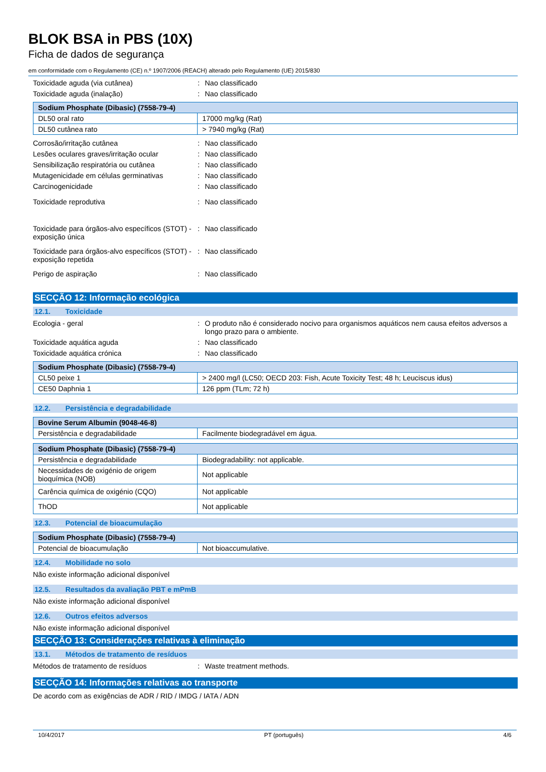BLOK BSA in PBS (10X)
Ficha de dados de segurança
em conformidade com o Regulamento (CE) n.º 1907/2006 (REACH) alterado pelo Regulamento (UE) 2015/830
Toxicidade aguda (via cutânea) : Nao classificado
Toxicidade aguda (inalação) : Nao classificado
| Sodium Phosphate (Dibasic) (7558-79-4) | |
| DL50 oral rato | 17000 mg/kg (Rat) |
| DL50 cutânea rato | > 7940 mg/kg (Rat) |
Corrosão/irritação cutânea : Nao classificado
Lesões oculares graves/irritação ocular
: Nao classificado
Sensibilização respiratória ou cutânea : Nao classificado
Mutagenicidade em células germinativas : Nao classificado
Carcinogenicidade : Nao classificado
Toxicidade reprodutiva : Nao classificado
Toxicidade para órgãos-alvo específicos (STOT) - exposição única
: Nao classificado
Toxicidade para órgãos-alvo específicos (STOT) - exposição repetida
: Nao classificado
Perigo de aspiração : Nao classificado
SECÇÃO 12: Informação ecológica
12.1. Toxicidade
Ecologia - geral : O produto não é considerado nocivo para organismos aquáticos nem causa efeitos adversos a longo prazo para o ambiente.
Toxicidade aquática aguda : Nao classificado
Toxicidade aquática crónica : Nao classificado
| Sodium Phosphate (Dibasic) (7558-79-4) | |
| CL50 peixe 1 | > 2400 mg/l (LC50; OECD 203: Fish, Acute Toxicity Test; 48 h; Leuciscus idus) |
| CE50 Daphnia 1 | 126 ppm (TLm; 72 h) |
12.2. Persistência e degradabilidade
| Bovine Serum Albumin (9048-46-8) | |
| Persistência e degradabilidade | Facilmente biodegradável em água. |
| Sodium Phosphate (Dibasic) (7558-79-4) | |
| Persistência e degradabilidade | Biodegradability: not applicable. |
| Necessidades de oxigénio de origem bioquímica (NOB) | Not applicable |
| Carência química de oxigénio (CQO) | Not applicable |
| ThOD | Not applicable |
12.3. Potencial de bioacumulação
| Sodium Phosphate (Dibasic) (7558-79-4) | |
| Potencial de bioacumulação | Not bioaccumulative. |
12.4. Mobilidade no solo
Não existe informação adicional disponível
12.5. Resultados da avaliação PBT e mPmB
Não existe informação adicional disponível
12.6. Outros efeitos adversos
Não existe informação adicional disponível
SECÇÃO 13: Considerações relativas à eliminação
13.1. Métodos de tratamento de resíduos
Métodos de tratamento de resíduos : Waste treatment methods.
SECÇÃO 14: Informações relativas ao transporte
De acordo com as exigências de ADR / RID / IMDG / IATA / ADN
10/4/2017 PT (português) 4/6